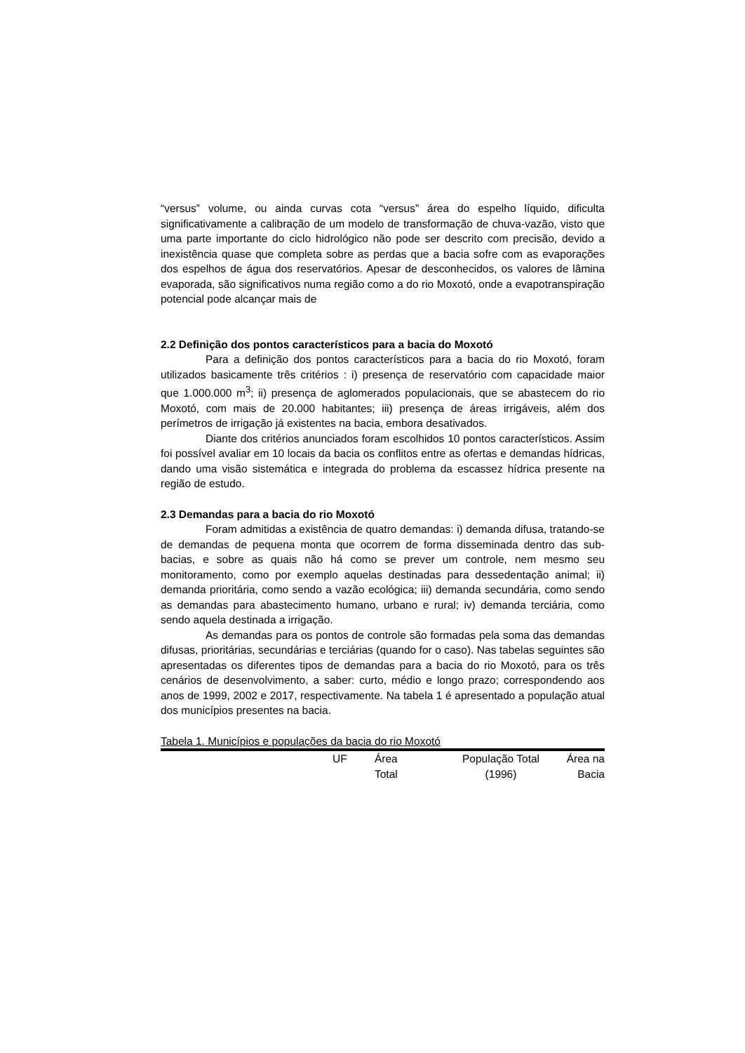“versus” volume, ou ainda curvas cota “versus” área do espelho líquido, dificulta significativamente a calibração de um modelo de transformação de chuva-vazão, visto que uma parte importante do ciclo hidrológico não pode ser descrito com precisão, devido a inexistência quase que completa sobre as perdas que a bacia sofre com as evaporações dos espelhos de água dos reservatórios. Apesar de desconhecidos, os valores de lâmina evaporada, são significativos numa região como a do rio Moxotó, onde a evapotranspiração potencial pode alcançar mais de
2.2 Definição dos pontos característicos para a bacia do Moxotó
Para a definição dos pontos característicos para a bacia do rio Moxotó, foram utilizados basicamente três critérios : i) presença de reservatório com capacidade maior que 1.000.000 m<sup>3</sup>; ii) presença de aglomerados populacionais, que se abastecem do rio Moxotó, com mais de 20.000 habitantes; iii) presença de áreas irrigáveis, além dos perímetros de irrigação já existentes na bacia, embora desativados.
Diante dos critérios anunciados foram escolhidos 10 pontos característicos. Assim foi possível avaliar em 10 locais da bacia os conflitos entre as ofertas e demandas hídricas, dando uma visão sistemática e integrada do problema da escassez hídrica presente na região de estudo.
2.3 Demandas para a bacia do rio Moxotó
Foram admitidas a existência de quatro demandas: i) demanda difusa, tratando-se de demandas de pequena monta que ocorrem de forma disseminada dentro das sub-bacias, e sobre as quais não há como se prever um controle, nem mesmo seu monitoramento, como por exemplo aquelas destinadas para dessedentação animal; ii) demanda prioritária, como sendo a vazão ecológica; iii) demanda secundária, como sendo as demandas para abastecimento humano, urbano e rural; iv) demanda terciária, como sendo aquela destinada a irrigação.
As demandas para os pontos de controle são formadas pela soma das demandas difusas, prioritárias, secundárias e terciárias (quando for o caso). Nas tabelas seguintes são apresentadas os diferentes tipos de demandas para a bacia do rio Moxotó, para os três cenários de desenvolvimento, a saber: curto, médio e longo prazo; correspondendo aos anos de 1999, 2002 e 2017, respectivamente. Na tabela 1 é apresentado a população atual dos municípios presentes na bacia.
Tabela 1. Municípios e populações da bacia do rio Moxotó
| | UF | Área Total | População Total (1996) | Área na Bacia |
| --- | --- | --- | --- | --- |